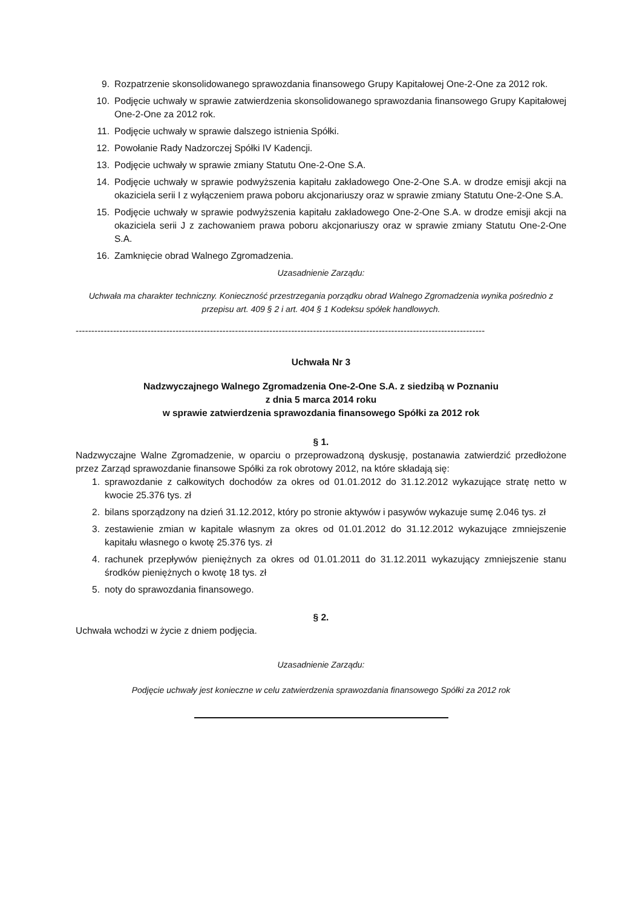9. Rozpatrzenie skonsolidowanego sprawozdania finansowego Grupy Kapitałowej One-2-One za 2012 rok.
10. Podjęcie uchwały w sprawie zatwierdzenia skonsolidowanego sprawozdania finansowego Grupy Kapitałowej One-2-One za 2012 rok.
11. Podjęcie uchwały w sprawie dalszego istnienia Spółki.
12. Powołanie Rady Nadzorczej Spółki IV Kadencji.
13. Podjęcie uchwały w sprawie zmiany Statutu One-2-One S.A.
14. Podjęcie uchwały w sprawie podwyższenia kapitału zakładowego One-2-One S.A. w drodze emisji akcji na okaziciela serii I z wyłączeniem prawa poboru akcjonariuszy oraz w sprawie zmiany Statutu One-2-One S.A.
15. Podjęcie uchwały w sprawie podwyższenia kapitału zakładowego One-2-One S.A. w drodze emisji akcji na okaziciela serii J z zachowaniem prawa poboru akcjonariuszy oraz w sprawie zmiany Statutu One-2-One S.A.
16. Zamknięcie obrad Walnego Zgromadzenia.
Uzasadnienie Zarządu:
Uchwała ma charakter techniczny. Konieczność przestrzegania porządku obrad Walnego Zgromadzenia wynika pośrednio z przepisu art. 409 § 2 i art. 404 § 1 Kodeksu spółek handlowych.
-----------------------------------------------------------------------------------------------------------------------------------
Uchwała Nr 3
Nadzwyczajnego Walnego Zgromadzenia One-2-One S.A. z siedzibą w Poznaniu
z dnia 5 marca 2014 roku
w sprawie zatwierdzenia sprawozdania finansowego Spółki za 2012 rok
§ 1.
Nadzwyczajne Walne Zgromadzenie, w oparciu o przeprowadzoną dyskusję, postanawia zatwierdzić przedłożone przez Zarząd sprawozdanie finansowe Spółki za rok obrotowy 2012, na które składają się:
1. sprawozdanie z całkowitych dochodów za okres od 01.01.2012 do 31.12.2012 wykazujące stratę netto w kwocie 25.376 tys. zł
2. bilans sporządzony na dzień 31.12.2012, który po stronie aktywów i pasywów wykazuje sumę 2.046 tys. zł
3. zestawienie zmian w kapitale własnym za okres od 01.01.2012 do 31.12.2012 wykazujące zmniejszenie kapitału własnego o kwotę 25.376 tys. zł
4. rachunek przepływów pieniężnych za okres od 01.01.2011 do 31.12.2011 wykazujący zmniejszenie stanu środków pieniężnych o kwotę 18 tys. zł
5. noty do sprawozdania finansowego.
§ 2.
Uchwała wchodzi w życie z dniem podjęcia.
Uzasadnienie Zarządu:
Podjęcie uchwały jest konieczne w celu zatwierdzenia sprawozdania finansowego Spółki za 2012 rok